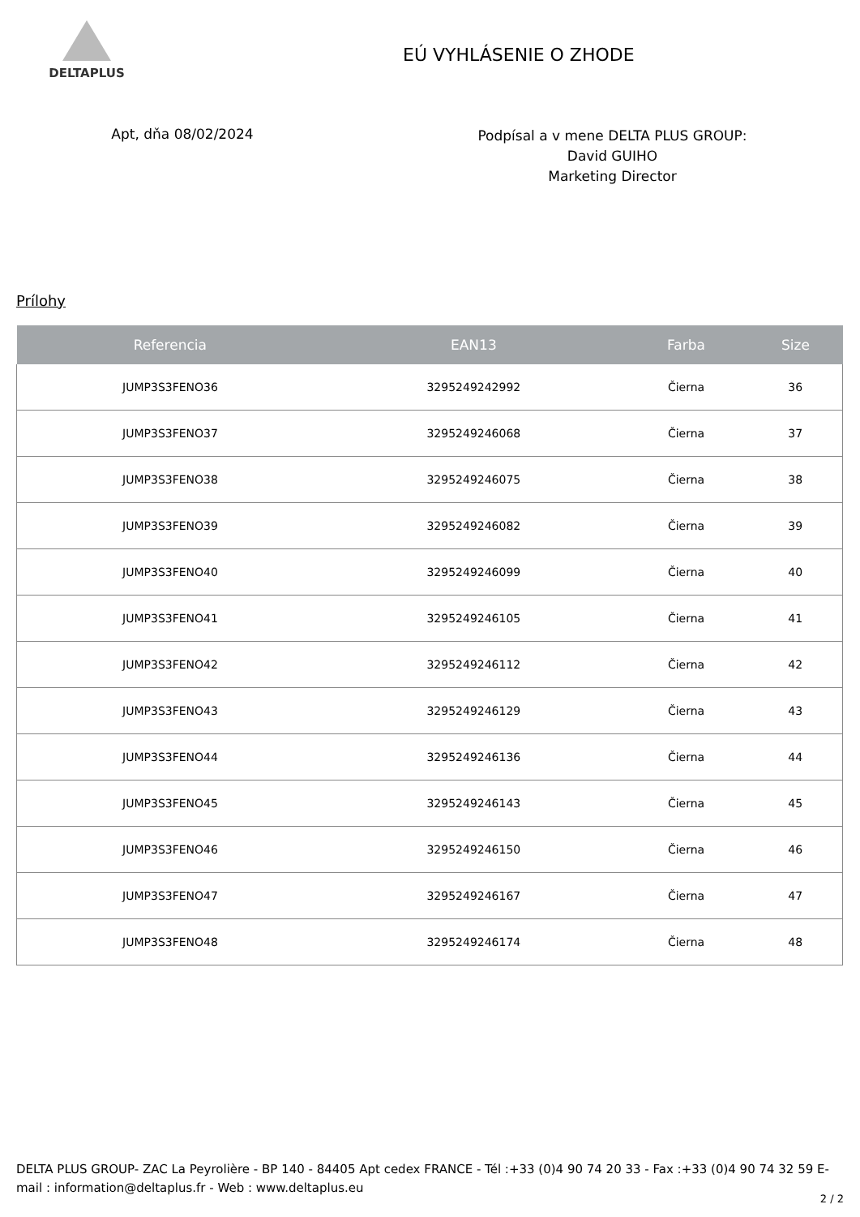DELTAPLUS
EÚ VYHLÁSENIE O ZHODE
Apt, dňa 08/02/2024
Podpísal a v mene DELTA PLUS GROUP:
David GUIHO
Marketing Director
Prílohy
| Referencia | EAN13 | Farba | Size |
| --- | --- | --- | --- |
| JUMP3S3FENO36 | 3295249242992 | Čierna | 36 |
| JUMP3S3FENO37 | 3295249246068 | Čierna | 37 |
| JUMP3S3FENO38 | 3295249246075 | Čierna | 38 |
| JUMP3S3FENO39 | 3295249246082 | Čierna | 39 |
| JUMP3S3FENO40 | 3295249246099 | Čierna | 40 |
| JUMP3S3FENO41 | 3295249246105 | Čierna | 41 |
| JUMP3S3FENO42 | 3295249246112 | Čierna | 42 |
| JUMP3S3FENO43 | 3295249246129 | Čierna | 43 |
| JUMP3S3FENO44 | 3295249246136 | Čierna | 44 |
| JUMP3S3FENO45 | 3295249246143 | Čierna | 45 |
| JUMP3S3FENO46 | 3295249246150 | Čierna | 46 |
| JUMP3S3FENO47 | 3295249246167 | Čierna | 47 |
| JUMP3S3FENO48 | 3295249246174 | Čierna | 48 |
DELTA PLUS GROUP- ZAC La Peyrolière - BP 140 - 84405 Apt cedex FRANCE - Tél :+33 (0)4 90 74 20 33 - Fax :+33 (0)4 90 74 32 59 E-mail : information@deltaplus.fr - Web : www.deltaplus.eu
2 / 2